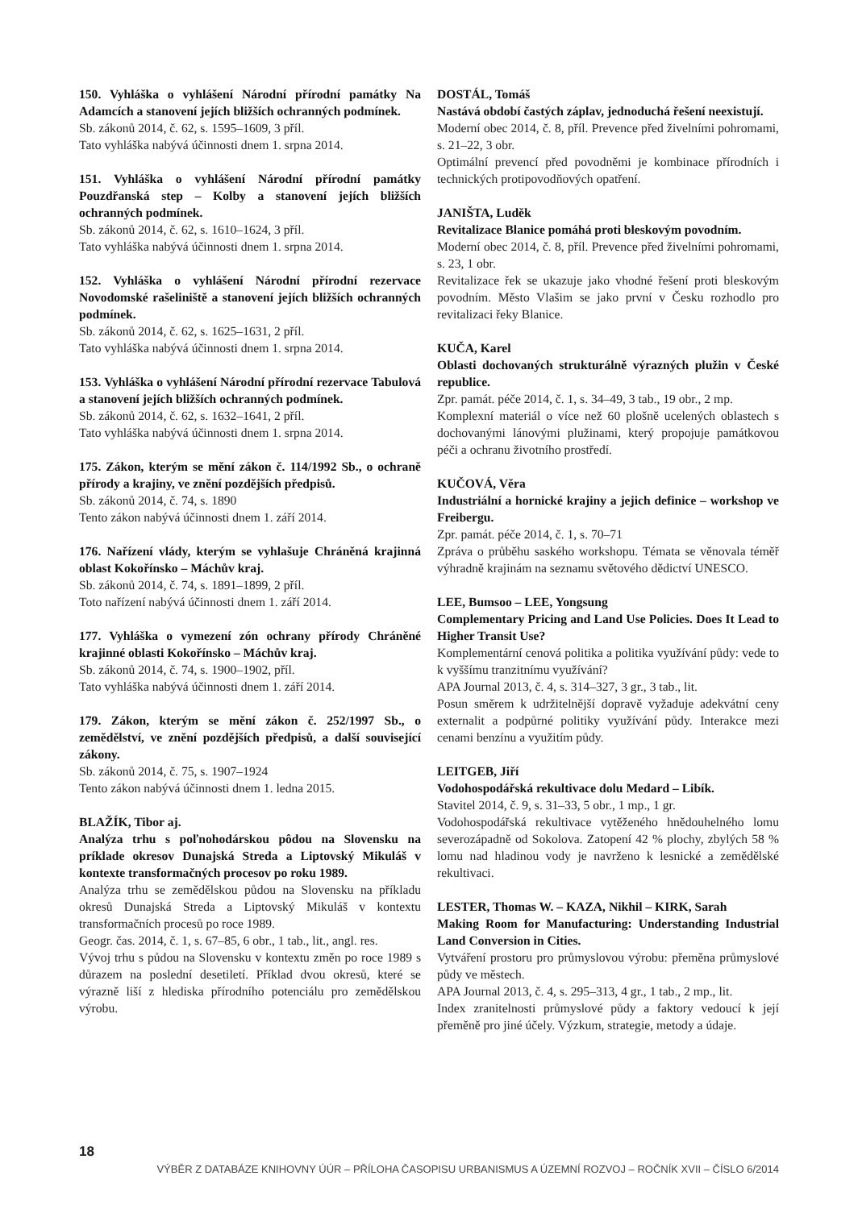150. Vyhláška o vyhlášení Národní přírodní památky Na Adamcích a stanovení jejích bližších ochranných podmínek.
Sb. zákonů 2014, č. 62, s. 1595–1609, 3 příl.
Tato vyhláška nabývá účinnosti dnem 1. srpna 2014.
151. Vyhláška o vyhlášení Národní přírodní památky Pouzdřanská step – Kolby a stanovení jejích bližších ochranných podmínek.
Sb. zákonů 2014, č. 62, s. 1610–1624, 3 příl.
Tato vyhláška nabývá účinnosti dnem 1. srpna 2014.
152. Vyhláška o vyhlášení Národní přírodní rezervace Novodomské rašeliniště a stanovení jejích bližších ochranných podmínek.
Sb. zákonů 2014, č. 62, s. 1625–1631, 2 příl.
Tato vyhláška nabývá účinnosti dnem 1. srpna 2014.
153. Vyhláška o vyhlášení Národní přírodní rezervace Tabulová a stanovení jejích bližších ochranných podmínek.
Sb. zákonů 2014, č. 62, s. 1632–1641, 2 příl.
Tato vyhláška nabývá účinnosti dnem 1. srpna 2014.
175. Zákon, kterým se mění zákon č. 114/1992 Sb., o ochraně přírody a krajiny, ve znění pozdějších předpisů.
Sb. zákonů 2014, č. 74, s. 1890
Tento zákon nabývá účinnosti dnem 1. září 2014.
176. Nařízení vlády, kterým se vyhlašuje Chráněná krajinná oblast Kokořínsko – Máchův kraj.
Sb. zákonů 2014, č. 74, s. 1891–1899, 2 příl.
Toto nařízení nabývá účinnosti dnem 1. září 2014.
177. Vyhláška o vymezení zón ochrany přírody Chráněné krajinné oblasti Kokořínsko – Máchův kraj.
Sb. zákonů 2014, č. 74, s. 1900–1902, příl.
Tato vyhláška nabývá účinnosti dnem 1. září 2014.
179. Zákon, kterým se mění zákon č. 252/1997 Sb., o zemědělství, ve znění pozdějších předpisů, a další související zákony.
Sb. zákonů 2014, č. 75, s. 1907–1924
Tento zákon nabývá účinnosti dnem 1. ledna 2015.
BLAŽÍK, Tibor aj.
Analýza trhu s poľnohodárskou pôdou na Slovensku na príklade okresov Dunajská Streda a Liptovský Mikuláš v kontexte transformačných procesov po roku 1989.
Analýza trhu se zemědělskou půdou na Slovensku na příkladu okresů Dunajská Streda a Liptovský Mikuláš v kontextu transformačních procesů po roce 1989.
Geogr. čas. 2014, č. 1, s. 67–85, 6 obr., 1 tab., lit., angl. res.
Vývoj trhu s půdou na Slovensku v kontextu změn po roce 1989 s důrazem na poslední desetiletí. Příklad dvou okresů, které se výrazně liší z hlediska přírodního potenciálu pro zemědělskou výrobu.
DOSTÁL, Tomáš
Nastává období častých záplav, jednoduchá řešení neexistují.
Moderní obec 2014, č. 8, příl. Prevence před živelními pohromami, s. 21–22, 3 obr.
Optimální prevencí před povodněmi je kombinace přírodních i technických protipovodňových opatření.
JANIŠTA, Luděk
Revitalizace Blanice pomáhá proti bleskovým povodním.
Moderní obec 2014, č. 8, příl. Prevence před živelními pohromami, s. 23, 1 obr.
Revitalizace řek se ukazuje jako vhodné řešení proti bleskovým povodním. Město Vlašim se jako první v Česku rozhodlo pro revitalizaci řeky Blanice.
KUČA, Karel
Oblasti dochovaných strukturálně výrazných plužin v České republice.
Zpr. památ. péče 2014, č. 1, s. 34–49, 3 tab., 19 obr., 2 mp.
Komplexní materiál o více než 60 plošně ucelených oblastech s dochovanými lánovými plužinami, který propojuje památkovou péči a ochranu životního prostředí.
KUČOVÁ, Věra
Industriální a hornické krajiny a jejich definice – workshop ve Freibergu.
Zpr. památ. péče 2014, č. 1, s. 70–71
Zpráva o průběhu saského workshopu. Témata se věnovala téměř výhradně krajinám na seznamu světového dědictví UNESCO.
LEE, Bumsoo – LEE, Yongsung
Complementary Pricing and Land Use Policies. Does It Lead to Higher Transit Use?
Komplementární cenová politika a politika využívání půdy: vede to k vyššímu tranzitnímu využívání?
APA Journal 2013, č. 4, s. 314–327, 3 gr., 3 tab., lit.
Posun směrem k udržitelnější dopravě vyžaduje adekvátní ceny externalit a podpůrné politiky využívání půdy. Interakce mezi cenami benzínu a využitím půdy.
LEITGEB, Jiří
Vodohospodářská rekultivace dolu Medard – Libík.
Stavitel 2014, č. 9, s. 31–33, 5 obr., 1 mp., 1 gr.
Vodohospodářská rekultivace vytěženého hnědouhelného lomu severozápadně od Sokolova. Zatopení 42 % plochy, zbylých 58 % lomu nad hladinou vody je navrženo k lesnické a zemědělské rekultivaci.
LESTER, Thomas W. – KAZA, Nikhil – KIRK, Sarah
Making Room for Manufacturing: Understanding Industrial Land Conversion in Cities.
Vytváření prostoru pro průmyslovou výrobu: přeměna průmyslové půdy ve městech.
APA Journal 2013, č. 4, s. 295–313, 4 gr., 1 tab., 2 mp., lit.
Index zranitelnosti průmyslové půdy a faktory vedoucí k její přeměně pro jiné účely. Výzkum, strategie, metody a údaje.
18
VÝBĚR Z DATABÁZE KNIHOVNY ÚÚR – PŘÍLOHA ČASOPISU URBANISMUS A ÚZEMNÍ ROZVOJ – ROČNÍK XVII – ČÍSLO 6/2014